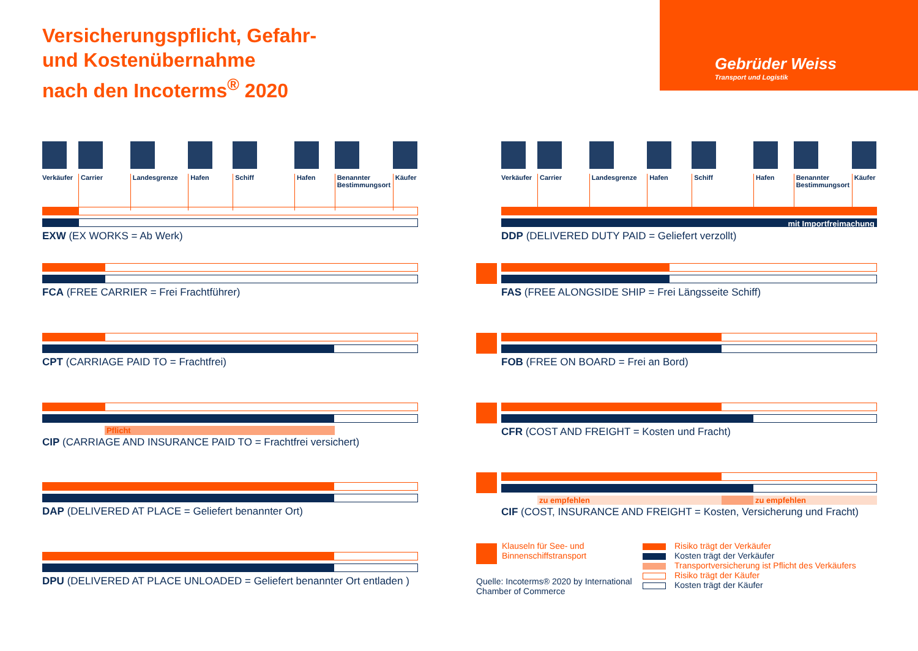Versicherungspflicht, Gefahr-
und Kostenübernahme
nach den Incoterms<sup>®</sup> 2020
Gebrüder Weiss
Transport und Logistik
Verkäufer
Carrier
Landesgrenze
Hafen
Schiff
Hafen
Benannter Bestimmungsort
Käufer
EXW (EX WORKS = Ab Werk)
FCA (FREE CARRIER = Frei Frachtführer)
CPT (CARRIAGE PAID TO = Frachtfrei)
Pflicht
CIP (CARRIAGE AND INSURANCE PAID TO = Frachtfrei versichert)
DAP (DELIVERED AT PLACE = Geliefert benannter Ort)
DPU (DELIVERED AT PLACE UNLOADED = Geliefert benannter Ort entladen )
Verkäufer
Carrier
Landesgrenze
Hafen
Schiff
Hafen
Benannter Bestimmungsort
Käufer
mit Importfreimachung
DDP (DELIVERED DUTY PAID = Geliefert verzollt)
FAS (FREE ALONGSIDE SHIP = Frei Längsseite Schiff)
FOB (FREE ON BOARD = Frei an Bord)
CFR (COST AND FREIGHT = Kosten und Fracht)
zu empfehlen zu empfehlen
CIF (COST, INSURANCE AND FREIGHT = Kosten, Versicherung und Fracht)
Klauseln für See- und
Binnenschiffstransport
Quelle: Incoterms® 2020 by International
Chamber of Commerce
Risiko trägt der Verkäufer
Kosten trägt der Verkäufer
Transportversicherung ist Pflicht des Verkäufers
Risiko trägt der Käufer
Kosten trägt der Käufer